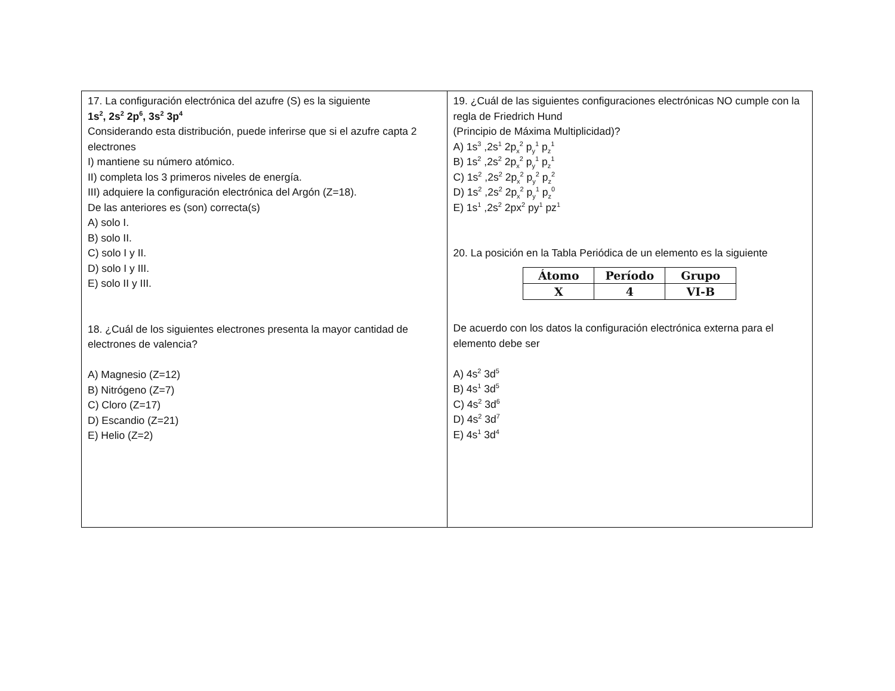| 17. La configuración electrónica del azufre (S) es la siguiente 1s<sup>2</sup>, 2s<sup>2</sup> 2p<sup>6</sup>, 3s<sup>2</sup> 3p<sup>4</sup> Considerando esta distribución, puede inferirse que si el azufre capta 2 electrones I) mantiene su número atómico. II) completa los 3 primeros niveles de energía. III) adquiere la configuración electrónica del Argón (Z=18). De las anteriores es (son) correcta(s) A) solo I. B) solo II. C) solo I y II. D) solo I y III. E) solo II y III. 18. ¿Cuál de los siguientes electrones presenta la mayor cantidad de electrones de valencia? A) Magnesio (Z=12) B) Nitrógeno (Z=7) C) Cloro (Z=17) D) Escandio (Z=21) E) Helio (Z=2) | 19. ¿Cuál de las siguientes configuraciones electrónicas NO cumple con la regla de Friedrich Hund (Principio de Máxima Multiplicidad)? A) 1s<sup>3</sup> ,2s<sup>1</sup> 2p<sub>x</sub><sup>2</sup> p<sub>y</sub><sup>1</sup> p<sub>z</sub><sup>1</sup> B) 1s<sup>2</sup> ,2s<sup>2</sup> 2p<sub>x</sub><sup>2</sup> p<sub>y</sub><sup>1</sup> p<sub>z</sub><sup>1</sup> C) 1s<sup>2</sup> ,2s<sup>2</sup> 2p<sub>x</sub><sup>2</sup> p<sub>y</sub><sup>2</sup> p<sub>z</sub><sup>2</sup> D) 1s<sup>2</sup> ,2s<sup>2</sup> 2p<sub>x</sub><sup>2</sup> p<sub>y</sub><sup>1</sup> p<sub>z</sub><sup>0</sup> E) 1s<sup>1</sup> ,2s<sup>2</sup> 2px<sup>2</sup> py<sup>1</sup> pz<sup>1</sup> 20. La posición en la Tabla Periódica de un elemento es la siguiente / Átomo / Período / Grupo / / --- / --- / --- / / X / 4 / VI-B / De acuerdo con los datos la configuración electrónica externa para el elemento debe ser A) 4s<sup>2</sup> 3d<sup>5</sup> B) 4s<sup>1</sup> 3d<sup>5</sup> C) 4s<sup>2</sup> 3d<sup>6</sup> D) 4s<sup>2</sup> 3d<sup>7</sup> E) 4s<sup>1</sup> 3d<sup>4</sup> |